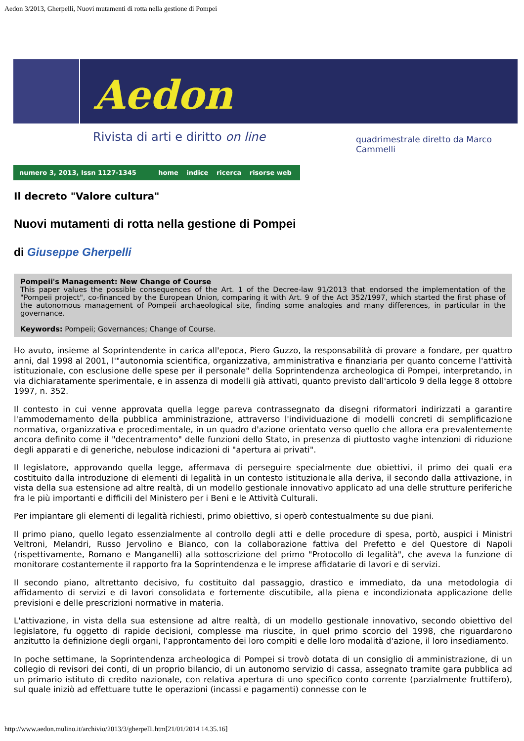Aedon 3/2013, Gherpelli, Nuovi mutamenti di rotta nella gestione di Pompei
Aedon
Rivista di arti e diritto on line
quadrimestrale diretto da Marco Cammelli
numero 3, 2013, Issn 1127-1345 home indice ricerca risorse web
Il decreto "Valore cultura"
Nuovi mutamenti di rotta nella gestione di Pompei
di Giuseppe Gherpelli
Pompeii's Management: New Change of Course
This paper values the possible consequences of the Art. 1 of the Decree-law 91/2013 that endorsed the implementation of the "Pompeii project", co-financed by the European Union, comparing it with Art. 9 of the Act 352/1997, which started the first phase of the autonomous management of Pompeii archaeological site, finding some analogies and many differences, in particular in the governance.
Keywords: Pompeii; Governances; Change of Course.
Ho avuto, insieme al Soprintendente in carica all'epoca, Piero Guzzo, la responsabilità di provare a fondare, per quattro anni, dal 1998 al 2001, l'"autonomia scientifica, organizzativa, amministrativa e finanziaria per quanto concerne l'attività istituzionale, con esclusione delle spese per il personale" della Soprintendenza archeologica di Pompei, interpretando, in via dichiaratamente sperimentale, e in assenza di modelli già attivati, quanto previsto dall'articolo 9 della legge 8 ottobre 1997, n. 352.
Il contesto in cui venne approvata quella legge pareva contrassegnato da disegni riformatori indirizzati a garantire l'ammodernamento della pubblica amministrazione, attraverso l'individuazione di modelli concreti di semplificazione normativa, organizzativa e procedimentale, in un quadro d'azione orientato verso quello che allora era prevalentemente ancora definito come il "decentramento" delle funzioni dello Stato, in presenza di piuttosto vaghe intenzioni di riduzione degli apparati e di generiche, nebulose indicazioni di "apertura ai privati".
Il legislatore, approvando quella legge, affermava di perseguire specialmente due obiettivi, il primo dei quali era costituito dalla introduzione di elementi di legalità in un contesto istituzionale alla deriva, il secondo dalla attivazione, in vista della sua estensione ad altre realtà, di un modello gestionale innovativo applicato ad una delle strutture periferiche fra le più importanti e difficili del Ministero per i Beni e le Attività Culturali.
Per impiantare gli elementi di legalità richiesti, primo obiettivo, si operò contestualmente su due piani.
Il primo piano, quello legato essenzialmente al controllo degli atti e delle procedure di spesa, portò, auspici i Ministri Veltroni, Melandri, Russo Jervolino e Bianco, con la collaborazione fattiva del Prefetto e del Questore di Napoli (rispettivamente, Romano e Manganelli) alla sottoscrizione del primo "Protocollo di legalità", che aveva la funzione di monitorare costantemente il rapporto fra la Soprintendenza e le imprese affidatarie di lavori e di servizi.
Il secondo piano, altrettanto decisivo, fu costituito dal passaggio, drastico e immediato, da una metodologia di affidamento di servizi e di lavori consolidata e fortemente discutibile, alla piena e incondizionata applicazione delle previsioni e delle prescrizioni normative in materia.
L'attivazione, in vista della sua estensione ad altre realtà, di un modello gestionale innovativo, secondo obiettivo del legislatore, fu oggetto di rapide decisioni, complesse ma riuscite, in quel primo scorcio del 1998, che riguardarono anzitutto la definizione degli organi, l'approntamento dei loro compiti e delle loro modalità d'azione, il loro insediamento.
In poche settimane, la Soprintendenza archeologica di Pompei si trovò dotata di un consiglio di amministrazione, di un collegio di revisori dei conti, di un proprio bilancio, di un autonomo servizio di cassa, assegnato tramite gara pubblica ad un primario istituto di credito nazionale, con relativa apertura di uno specifico conto corrente (parzialmente fruttifero), sul quale iniziò ad effettuare tutte le operazioni (incassi e pagamenti) connesse con le
http://www.aedon.mulino.it/archivio/2013/3/gherpelli.htm[21/01/2014 14.35.16]